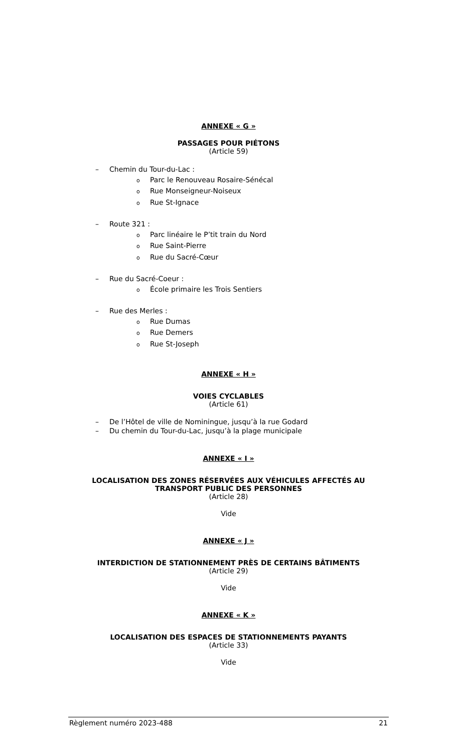ANNEXE « G »
PASSAGES POUR PIÉTONS
(Article 59)
– Chemin du Tour-du-Lac :
o Parc le Renouveau Rosaire-Sénécal
o Rue Monseigneur-Noiseux
o Rue St-Ignace
– Route 321 :
o Parc linéaire le P’tit train du Nord
o Rue Saint-Pierre
o Rue du Sacré-Cœur
– Rue du Sacré-Coeur :
o École primaire les Trois Sentiers
– Rue des Merles :
o Rue Dumas
o Rue Demers
o Rue St-Joseph
ANNEXE « H »
VOIES CYCLABLES
(Article 61)
– De l’Hôtel de ville de Nominingue, jusqu’à la rue Godard
– Du chemin du Tour-du-Lac, jusqu’à la plage municipale
ANNEXE « I »
LOCALISATION DES ZONES RÉSERVÉES AUX VÉHICULES AFFECTÉS AU
TRANSPORT PUBLIC DES PERSONNES
(Article 28)
Vide
ANNEXE « J »
INTERDICTION DE STATIONNEMENT PRÈS DE CERTAINS BÂTIMENTS
(Article 29)
Vide
ANNEXE « K »
LOCALISATION DES ESPACES DE STATIONNEMENTS PAYANTS
(Article 33)
Vide
Règlement numéro 2023-488 21